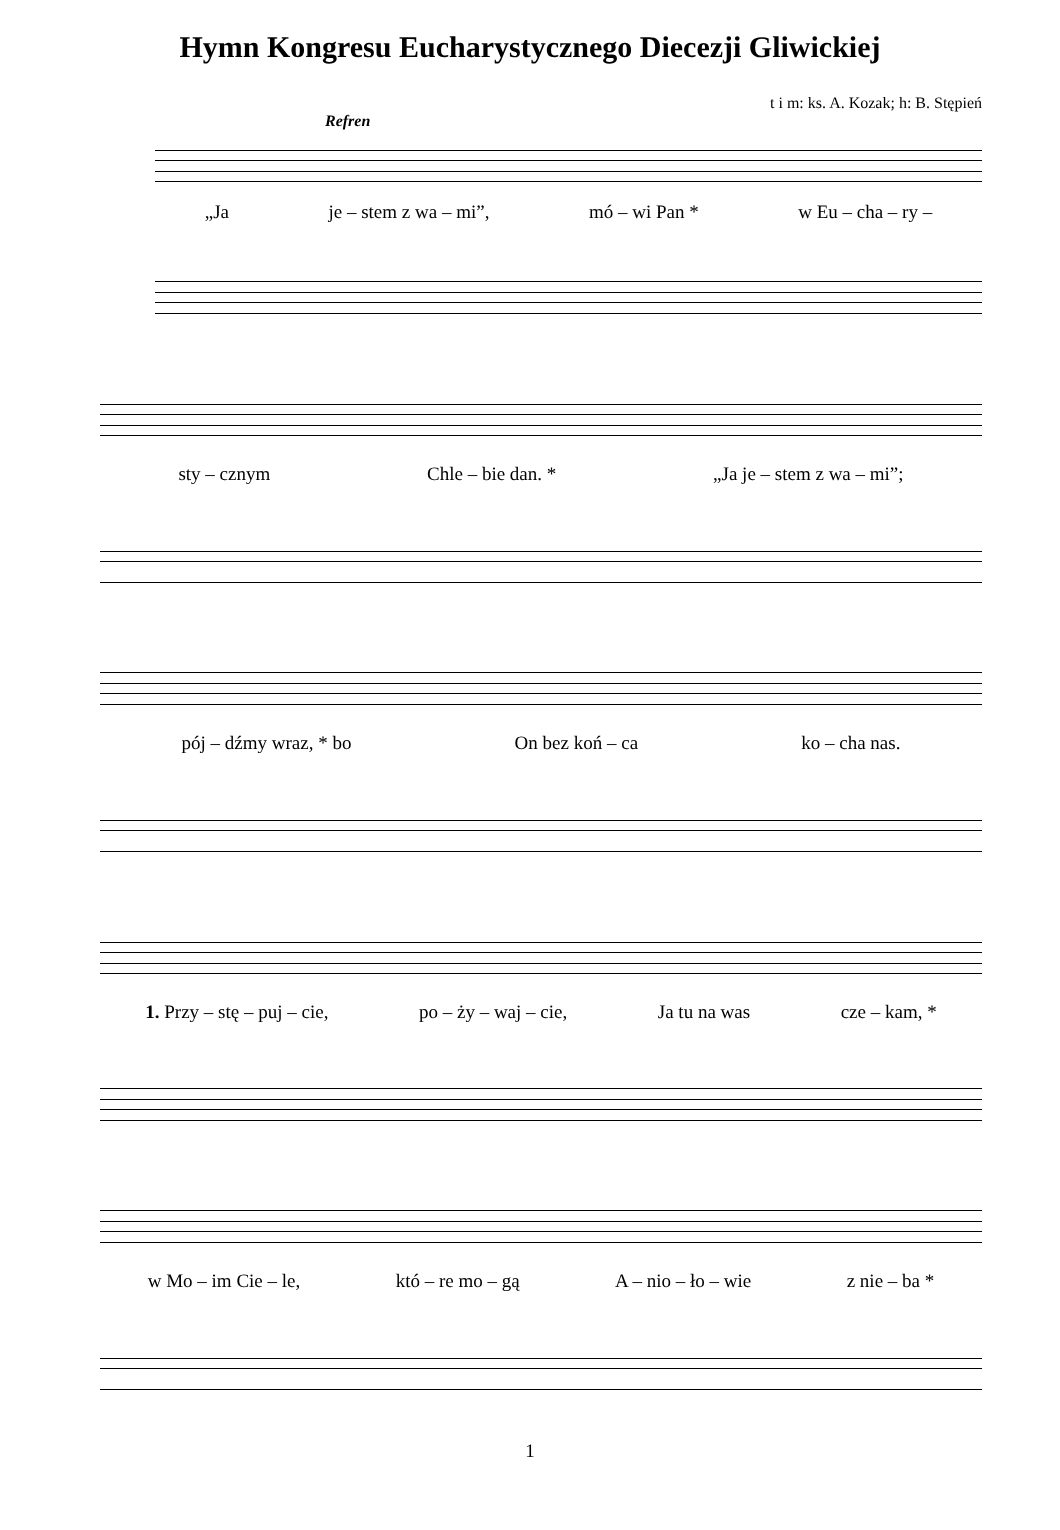Hymn Kongresu Eucharystycznego Diecezji Gliwickiej
t i m: ks. A. Kozak; h: B. Stępień
Refren
„Ja je – stem z wa – mi”, mó – wi Pan * w Eu – cha – ry –
sty – cznym Chle – bie dan. * „Ja je – stem z wa – mi”;
pój – dźmy wraz, * bo On bez koń – ca ko – cha nas.
1. Przy – stę – puj – cie, po – ży – waj – cie, Ja tu na was cze – kam, *
w Mo – im Cie – le, któ – re mo – gą A – nio – ło – wie z nie – ba *
1